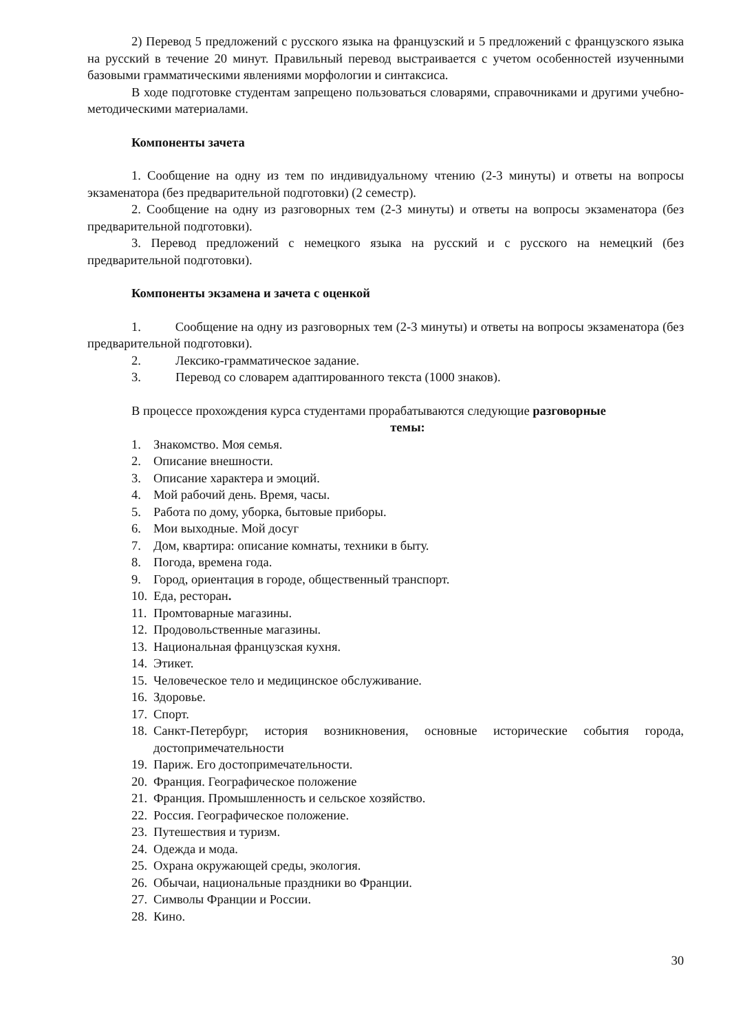2) Перевод 5 предложений с русского языка на французский и 5 предложений с французского языка на русский в течение 20 минут. Правильный перевод выстраивается с учетом особенностей изученными базовыми грамматическими явлениями морфологии и синтаксиса.
В ходе подготовке студентам запрещено пользоваться словарями, справочниками и другими учебно-методическими материалами.
Компоненты зачета
1. Сообщение на одну из тем по индивидуальному чтению (2-3 минуты) и ответы на вопросы экзаменатора (без предварительной подготовки) (2 семестр).
2. Сообщение на одну из разговорных тем (2-3 минуты) и ответы на вопросы экзаменатора (без предварительной подготовки).
3. Перевод предложений с немецкого языка на русский и с русского на немецкий (без предварительной подготовки).
Компоненты экзамена и зачета с оценкой
1. Сообщение на одну из разговорных тем (2-3 минуты) и ответы на вопросы экзаменатора (без предварительной подготовки).
2. Лексико-грамматическое задание.
3. Перевод со словарем адаптированного текста (1000 знаков).
В процессе прохождения курса студентами прорабатываются следующие разговорные
темы:
1. Знакомство. Моя семья.
2. Описание внешности.
3. Описание характера и эмоций.
4. Мой рабочий день. Время, часы.
5. Работа по дому, уборка, бытовые приборы.
6. Мои выходные. Мой досуг
7. Дом, квартира: описание комнаты, техники в быту.
8. Погода, времена года.
9. Город, ориентация в городе, общественный транспорт.
10. Еда, ресторан.
11. Промтоварные магазины.
12. Продовольственные магазины.
13. Национальная французская кухня.
14. Этикет.
15. Человеческое тело и медицинское обслуживание.
16. Здоровье.
17. Спорт.
18. Санкт-Петербург, история возникновения, основные исторические события города, достопримечательности
19. Париж. Его достопримечательности.
20. Франция. Географическое положение
21. Франция. Промышленность и сельское хозяйство.
22. Россия. Географическое положение.
23. Путешествия и туризм.
24. Одежда и мода.
25. Охрана окружающей среды, экология.
26. Обычаи, национальные праздники во Франции.
27. Символы Франции и России.
28. Кино.
30